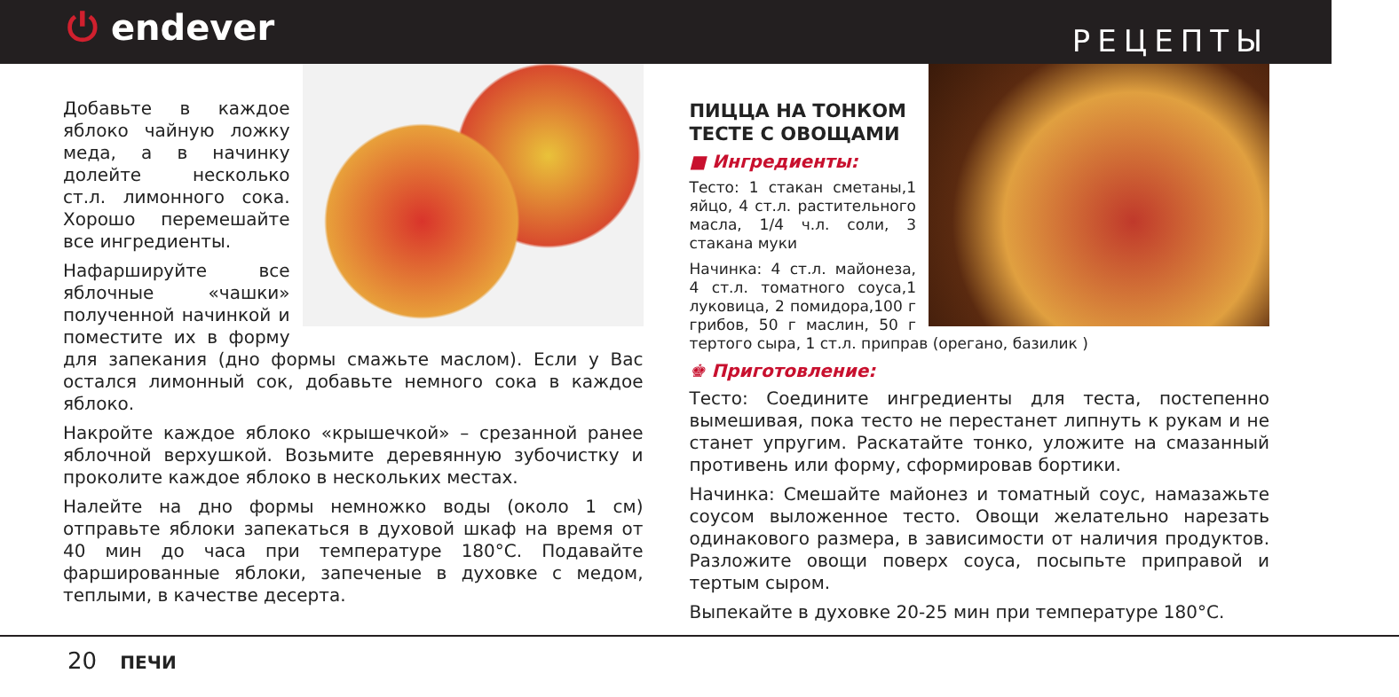⏻ endever
РЕЦЕПТЫ
Добавьте в каждое яблоко чайную ложку меда, а в начинку долейте несколько ст.л. лимонного сока. Хорошо перемешайте все ингредиенты.
Нафаршируйте все яблочные «чашки» полученной начинкой и поместите их в форму для запекания (дно формы смажьте маслом). Если у Вас остался лимонный сок, добавьте немного сока в каждое яблоко.
Накройте каждое яблоко «крышечкой» – срезанной ранее яблочной верхушкой. Возьмите деревянную зубочистку и проколите каждое яблоко в нескольких местах.
Налейте на дно формы немножко воды (около 1 см) отправьте яблоки запекаться в духовой шкаф на время от 40 мин до часа при температуре 180°C. Подавайте фаршированные яблоки, запеченые в духовке с медом, теплыми, в качестве десерта.
ПИЦЦА НА ТОНКОМ
ТЕСТЕ С ОВОЩАМИ
■ Ингредиенты:
Тесто: 1 стакан сметаны,1 яйцо, 4 ст.л. растительного масла, 1/4 ч.л. соли, 3 стакана муки
Начинка: 4 ст.л. майонеза, 4 ст.л. томатного соуса,1 луковица, 2 помидора,100 г грибов, 50 г маслин, 50 г тертого сыра, 1 ст.л. приправ (орегано, базилик )
♚ Приготовление:
Тесто: Соедините ингредиенты для теста, постепенно вымешивая, пока тесто не перестанет липнуть к рукам и не станет упругим. Раскатайте тонко, уложите на смазанный противень или форму, сформировав бортики.
Начинка: Смешайте майонез и томатный соус, намазажьте соусом выложенное тесто. Овощи желательно нарезать одинакового размера, в зависимости от наличия продуктов. Разложите овощи поверх соуса, посыпьте приправой и тертым сыром.
Выпекайте в духовке 20-25 мин при температуре 180°C.
20 ПЕЧИ